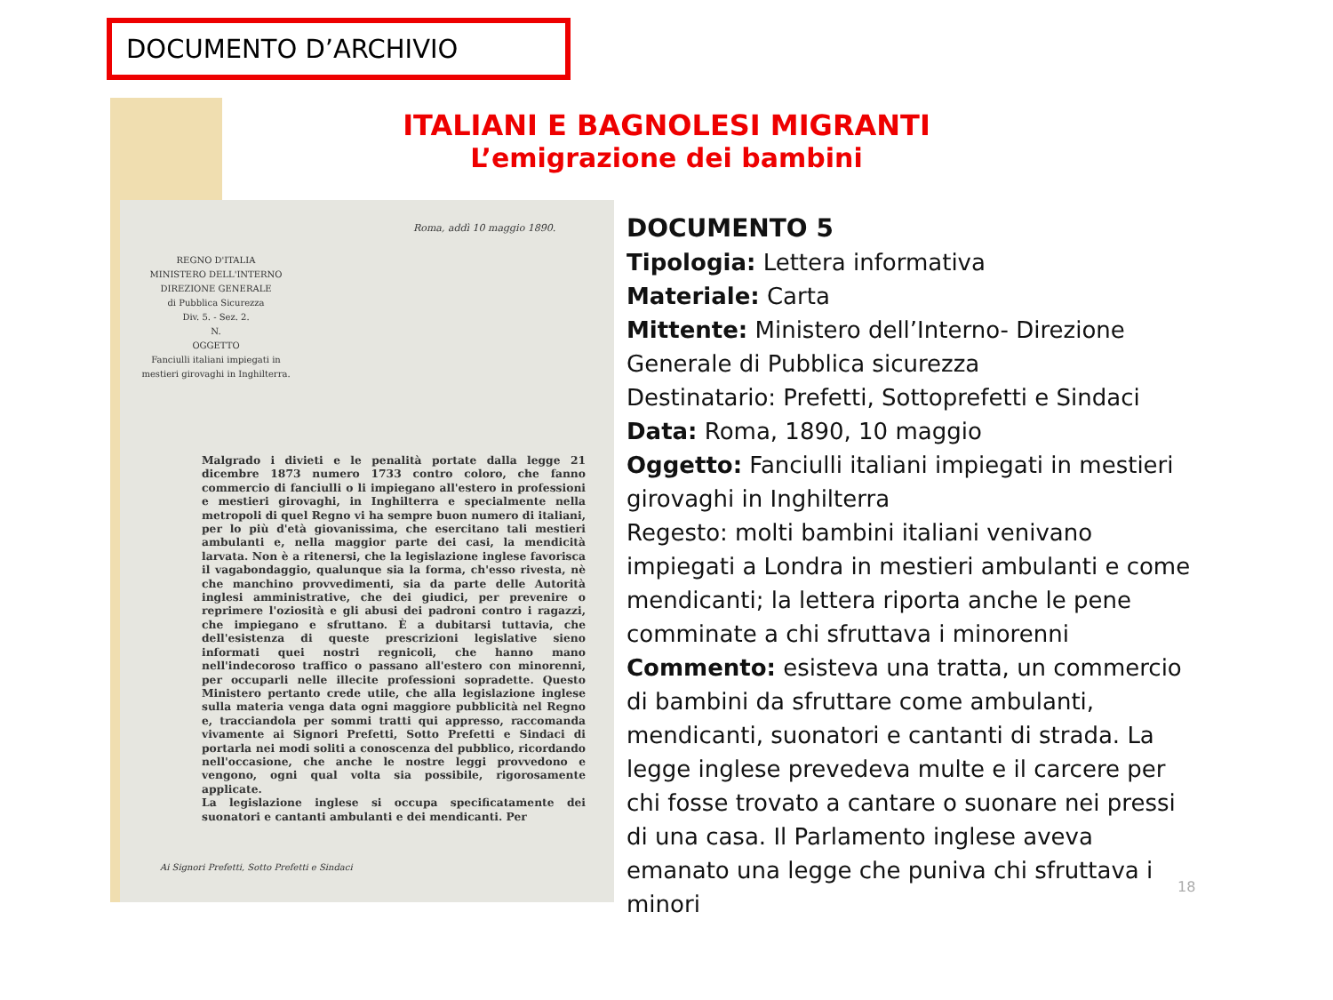DOCUMENTO D’ARCHIVIO
ITALIANI E BAGNOLESI MIGRANTI
L’emigrazione dei bambini
REGNO D'ITALIA
MINISTERO DELL'INTERNO
DIREZIONE GENERALE
di Pubblica Sicurezza
Div. 5. - Sez. 2.
N.
OGGETTO
Fanciulli italiani impiegati in mestieri girovaghi in Inghilterra.
Roma, addì 10 maggio 1890.
Malgrado i divieti e le penalità portate dalla legge 21 dicembre 1873 numero 1733 contro coloro, che fanno commercio di fanciulli o li impiegano all'estero in professioni e mestieri girovaghi, in Inghilterra e specialmente nella metropoli di quel Regno vi ha sempre buon numero di italiani, per lo più d'età giovanissima, che esercitano tali mestieri ambulanti e, nella maggior parte dei casi, la mendicità larvata. Non è a ritenersi, che la legislazione inglese favorisca il vagabondaggio, qualunque sia la forma, ch'esso rivesta, nè che manchino provvedimenti, sia da parte delle Autorità inglesi amministrative, che dei giudici, per prevenire o reprimere l'oziosità e gli abusi dei padroni contro i ragazzi, che impiegano e sfruttano. È a dubitarsi tuttavia, che dell'esistenza di queste prescrizioni legislative sieno informati quei nostri regnicoli, che hanno mano nell'indecoroso traffico o passano all'estero con minorenni, per occuparli nelle illecite professioni sopradette. Questo Ministero pertanto crede utile, che alla legislazione inglese sulla materia venga data ogni maggiore pubblicità nel Regno e, tracciandola per sommi tratti qui appresso, raccomanda vivamente ai Signori Prefetti, Sotto Prefetti e Sindaci di portarla nei modi soliti a conoscenza del pubblico, ricordando nell'occasione, che anche le nostre leggi provvedono e vengono, ogni qual volta sia possibile, rigorosamente applicate.
La legislazione inglese si occupa specificatamente dei suonatori e cantanti ambulanti e dei mendicanti. Per
Ai Signori Prefetti, Sotto Prefetti e Sindaci
DOCUMENTO 5
Tipologia: Lettera informativa
Materiale: Carta
Mittente: Ministero dell’Interno- Direzione Generale di Pubblica sicurezza
Destinatario: Prefetti, Sottoprefetti e Sindaci
Data: Roma, 1890, 10 maggio
Oggetto: Fanciulli italiani impiegati in mestieri girovaghi in Inghilterra
Regesto: molti bambini italiani venivano impiegati a Londra in mestieri ambulanti e come mendicanti; la lettera riporta anche le pene comminate a chi sfruttava i minorenni
Commento: esisteva una tratta, un commercio di bambini da sfruttare come ambulanti, mendicanti, suonatori e cantanti di strada. La legge inglese prevedeva multe e il carcere per chi fosse trovato a cantare o suonare nei pressi di una casa. Il Parlamento inglese aveva emanato una legge che puniva chi sfruttava i minori
18